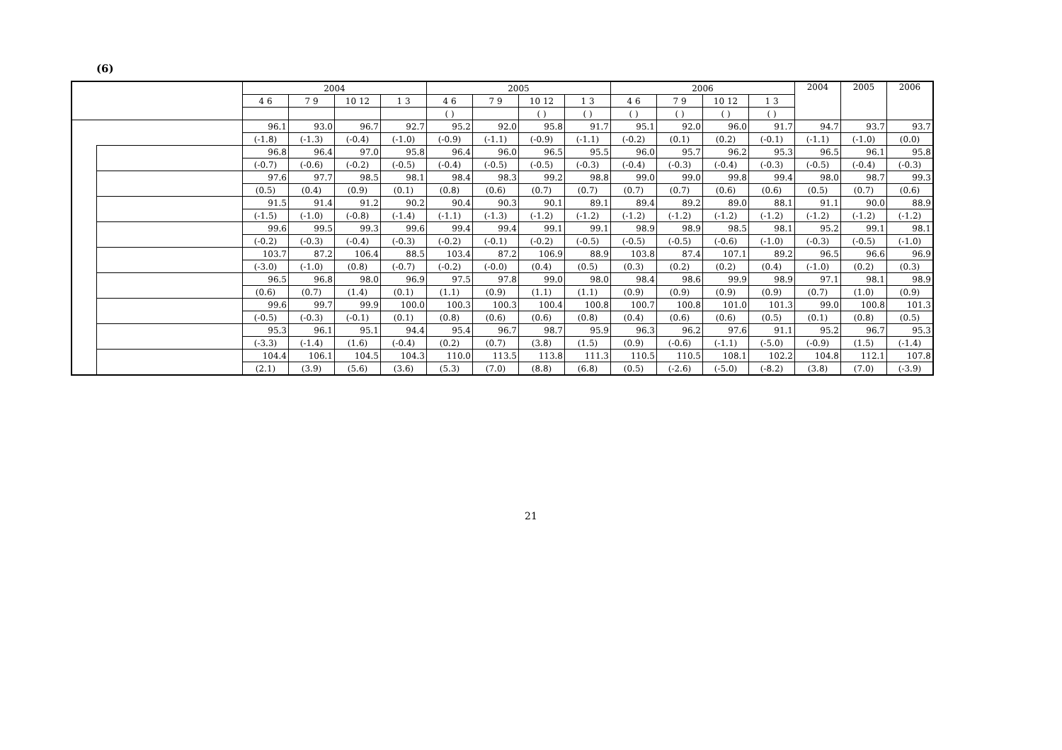(6)
| | | 2004 | | | | 2005 | | | | 2006 | | | | 2004 | 2005 | 2006 |
| --- | --- | --- | --- | --- | --- | --- | --- | --- | --- | --- | --- | --- | --- | --- | --- | --- |
| | | 4 6 | 7 9 | 10 12 | 1 3 | 4 6 | 7 9 | 10 12 | 1 3 | 4 6 | 7 9 | 10 12 | 1 3 | | | |
| | | | | | | ( ) | | ( ) | ( ) | ( ) | ( ) | ( ) | ( ) | | | |
| | | 96.1 | 93.0 | 96.7 | 92.7 | 95.2 | 92.0 | 95.8 | 91.7 | 95.1 | 92.0 | 96.0 | 91.7 | 94.7 | 93.7 | 93.7 |
| | | (-1.8) | (-1.3) | (-0.4) | (-1.0) | (-0.9) | (-1.1) | (-0.9) | (-1.1) | (-0.2) | (0.1) | (0.2) | (-0.1) | (-1.1) | (-1.0) | (0.0) |
| | | 96.8 | 96.4 | 97.0 | 95.8 | 96.4 | 96.0 | 96.5 | 95.5 | 96.0 | 95.7 | 96.2 | 95.3 | 96.5 | 96.1 | 95.8 |
| | | (-0.7) | (-0.6) | (-0.2) | (-0.5) | (-0.4) | (-0.5) | (-0.5) | (-0.3) | (-0.4) | (-0.3) | (-0.4) | (-0.3) | (-0.5) | (-0.4) | (-0.3) |
| | | 97.6 | 97.7 | 98.5 | 98.1 | 98.4 | 98.3 | 99.2 | 98.8 | 99.0 | 99.0 | 99.8 | 99.4 | 98.0 | 98.7 | 99.3 |
| | | (0.5) | (0.4) | (0.9) | (0.1) | (0.8) | (0.6) | (0.7) | (0.7) | (0.7) | (0.7) | (0.6) | (0.6) | (0.5) | (0.7) | (0.6) |
| | | 91.5 | 91.4 | 91.2 | 90.2 | 90.4 | 90.3 | 90.1 | 89.1 | 89.4 | 89.2 | 89.0 | 88.1 | 91.1 | 90.0 | 88.9 |
| | | (-1.5) | (-1.0) | (-0.8) | (-1.4) | (-1.1) | (-1.3) | (-1.2) | (-1.2) | (-1.2) | (-1.2) | (-1.2) | (-1.2) | (-1.2) | (-1.2) | (-1.2) |
| | | 99.6 | 99.5 | 99.3 | 99.6 | 99.4 | 99.4 | 99.1 | 99.1 | 98.9 | 98.9 | 98.5 | 98.1 | 95.2 | 99.1 | 98.1 |
| | | (-0.2) | (-0.3) | (-0.4) | (-0.3) | (-0.2) | (-0.1) | (-0.2) | (-0.5) | (-0.5) | (-0.5) | (-0.6) | (-1.0) | (-0.3) | (-0.5) | (-1.0) |
| | | 103.7 | 87.2 | 106.4 | 88.5 | 103.4 | 87.2 | 106.9 | 88.9 | 103.8 | 87.4 | 107.1 | 89.2 | 96.5 | 96.6 | 96.9 |
| | | (-3.0) | (-1.0) | (0.8) | (-0.7) | (-0.2) | (-0.0) | (0.4) | (0.5) | (0.3) | (0.2) | (0.2) | (0.4) | (-1.0) | (0.2) | (0.3) |
| | | 96.5 | 96.8 | 98.0 | 96.9 | 97.5 | 97.8 | 99.0 | 98.0 | 98.4 | 98.6 | 99.9 | 98.9 | 97.1 | 98.1 | 98.9 |
| | | (0.6) | (0.7) | (1.4) | (0.1) | (1.1) | (0.9) | (1.1) | (1.1) | (0.9) | (0.9) | (0.9) | (0.9) | (0.7) | (1.0) | (0.9) |
| | | 99.6 | 99.7 | 99.9 | 100.0 | 100.3 | 100.3 | 100.4 | 100.8 | 100.7 | 100.8 | 101.0 | 101.3 | 99.0 | 100.8 | 101.3 |
| | | (-0.5) | (-0.3) | (-0.1) | (0.1) | (0.8) | (0.6) | (0.6) | (0.8) | (0.4) | (0.6) | (0.6) | (0.5) | (0.1) | (0.8) | (0.5) |
| | | 95.3 | 96.1 | 95.1 | 94.4 | 95.4 | 96.7 | 98.7 | 95.9 | 96.3 | 96.2 | 97.6 | 91.1 | 95.2 | 96.7 | 95.3 |
| | | (-3.3) | (-1.4) | (1.6) | (-0.4) | (0.2) | (0.7) | (3.8) | (1.5) | (0.9) | (-0.6) | (-1.1) | (-5.0) | (-0.9) | (1.5) | (-1.4) |
| | | 104.4 | 106.1 | 104.5 | 104.3 | 110.0 | 113.5 | 113.8 | 111.3 | 110.5 | 110.5 | 108.1 | 102.2 | 104.8 | 112.1 | 107.8 |
| | | (2.1) | (3.9) | (5.6) | (3.6) | (5.3) | (7.0) | (8.8) | (6.8) | (0.5) | (-2.6) | (-5.0) | (-8.2) | (3.8) | (7.0) | (-3.9) |
21